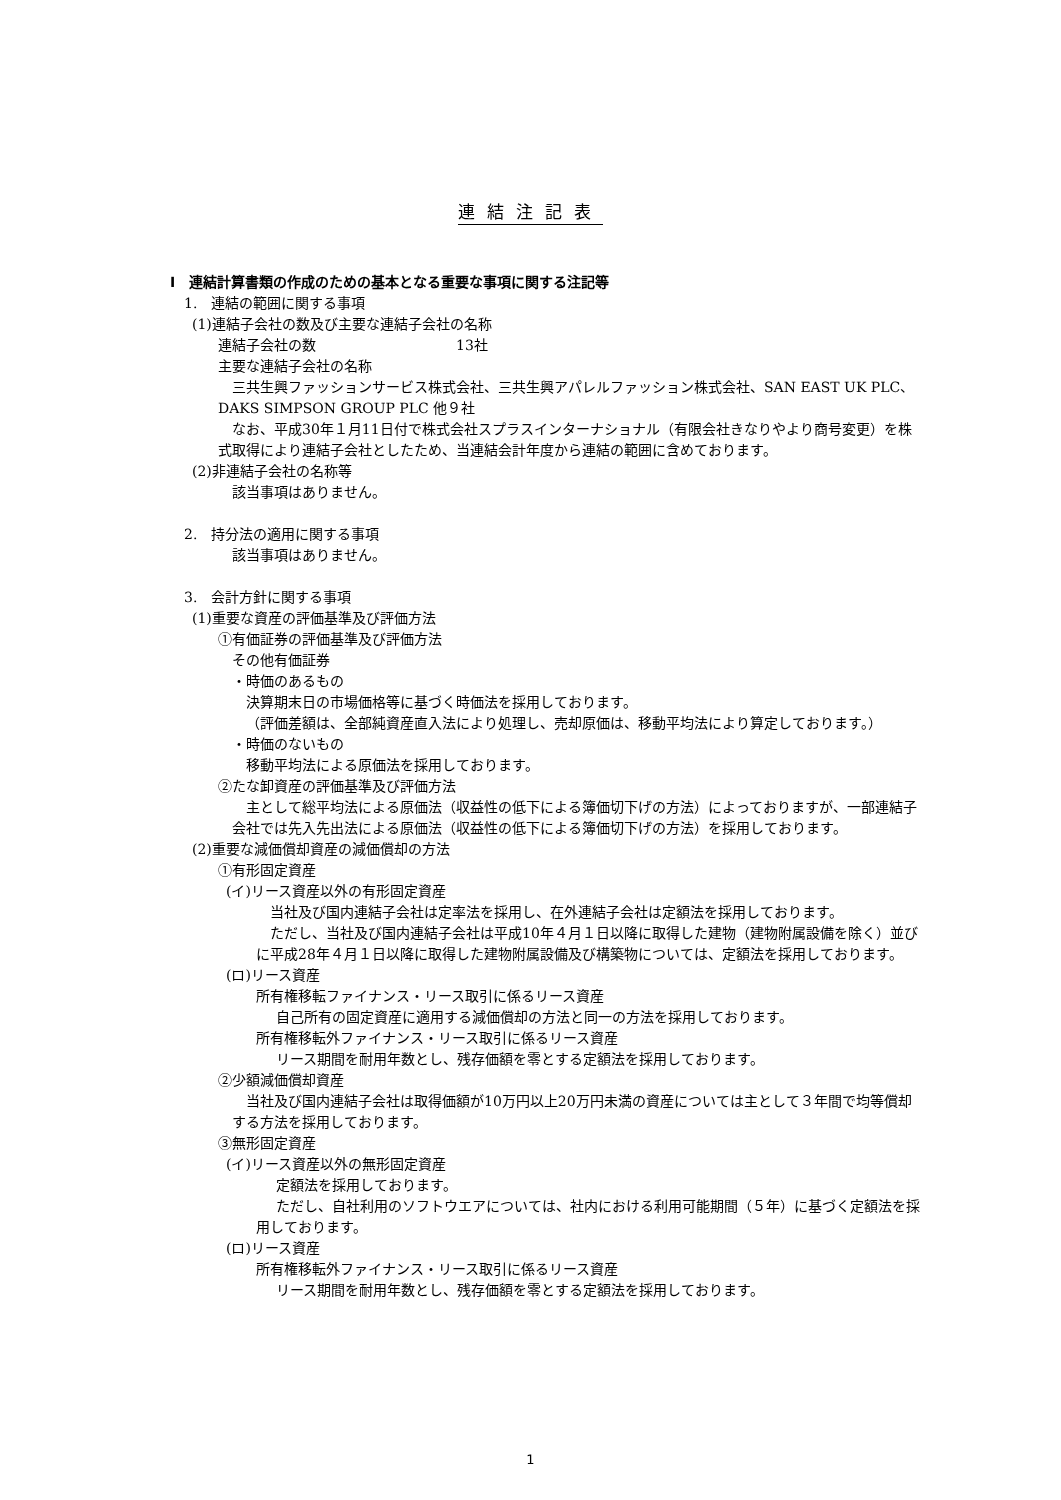連結注記表
Ⅰ　連結計算書類の作成のための基本となる重要な事項に関する注記等
1.　連結の範囲に関する事項
(1)連結子会社の数及び主要な連結子会社の名称
連結子会社の数　　　　　　　　　　13社
主要な連結子会社の名称
三共生興ファッションサービス株式会社、三共生興アパレルファッション株式会社、SAN EAST UK PLC、DAKS SIMPSON GROUP PLC 他９社
なお、平成30年１月11日付で株式会社スプラスインターナショナル（有限会社きなりやより商号変更）を株式取得により連結子会社としたため、当連結会計年度から連結の範囲に含めております。
(2)非連結子会社の名称等
該当事項はありません。
2.　持分法の適用に関する事項
該当事項はありません。
3.　会計方針に関する事項
(1)重要な資産の評価基準及び評価方法
①有価証券の評価基準及び評価方法
その他有価証券
・時価のあるもの
決算期末日の市場価格等に基づく時価法を採用しております。
（評価差額は、全部純資産直入法により処理し、売却原価は、移動平均法により算定しております。）
・時価のないもの
移動平均法による原価法を採用しております。
②たな卸資産の評価基準及び評価方法
主として総平均法による原価法（収益性の低下による簿価切下げの方法）によっておりますが、一部連結子会社では先入先出法による原価法（収益性の低下による簿価切下げの方法）を採用しております。
(2)重要な減価償却資産の減価償却の方法
①有形固定資産
(イ)リース資産以外の有形固定資産
当社及び国内連結子会社は定率法を採用し、在外連結子会社は定額法を採用しております。
ただし、当社及び国内連結子会社は平成10年４月１日以降に取得した建物（建物附属設備を除く）並びに平成28年４月１日以降に取得した建物附属設備及び構築物については、定額法を採用しております。
(ロ)リース資産
所有権移転ファイナンス・リース取引に係るリース資産
自己所有の固定資産に適用する減価償却の方法と同一の方法を採用しております。
所有権移転外ファイナンス・リース取引に係るリース資産
リース期間を耐用年数とし、残存価額を零とする定額法を採用しております。
②少額減価償却資産
当社及び国内連結子会社は取得価額が10万円以上20万円未満の資産については主として３年間で均等償却する方法を採用しております。
③無形固定資産
(イ)リース資産以外の無形固定資産
定額法を採用しております。
ただし、自社利用のソフトウエアについては、社内における利用可能期間（５年）に基づく定額法を採用しております。
(ロ)リース資産
所有権移転外ファイナンス・リース取引に係るリース資産
リース期間を耐用年数とし、残存価額を零とする定額法を採用しております。
1